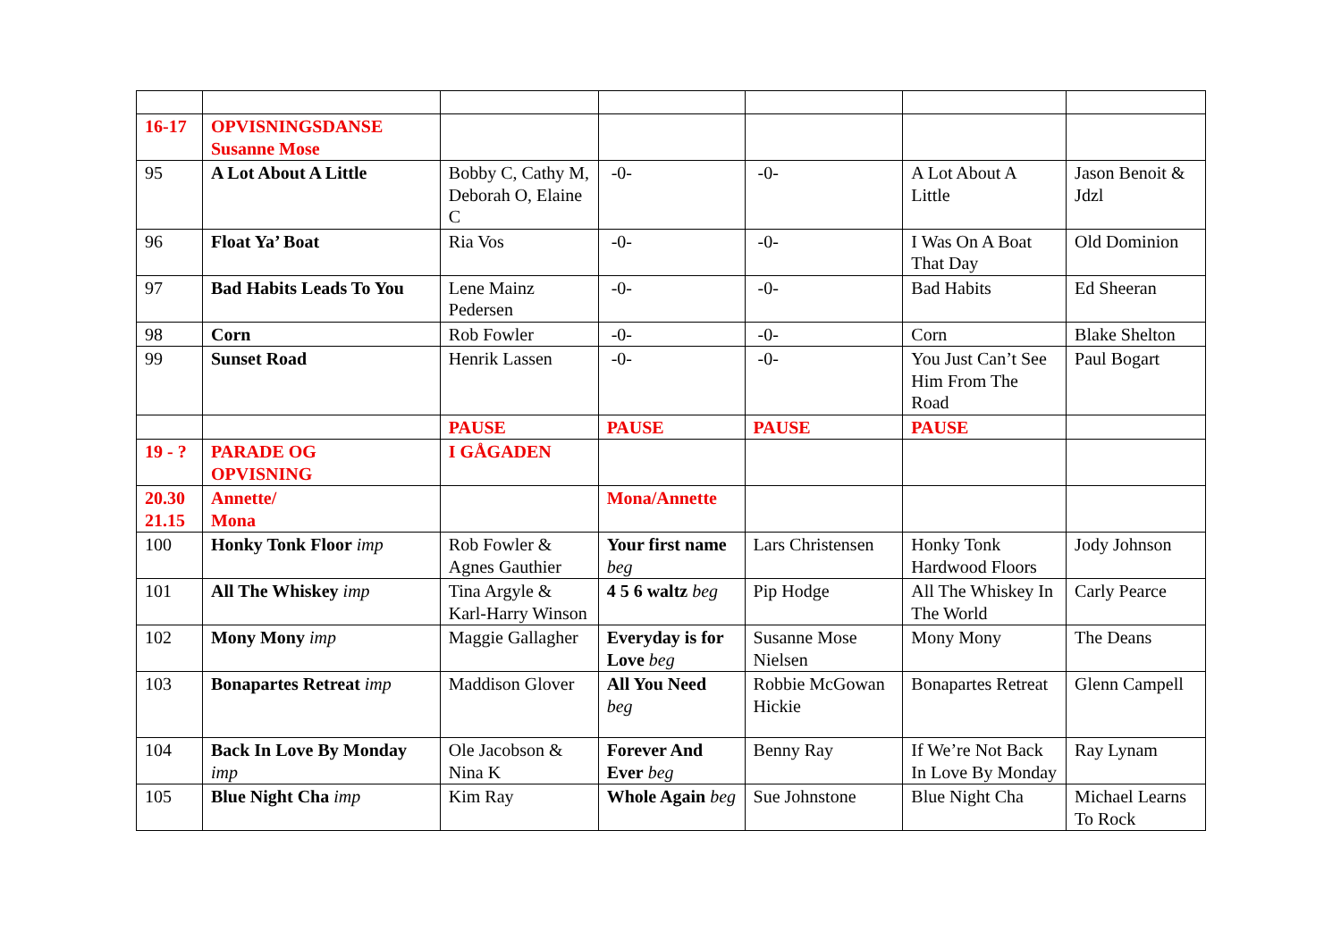| 16-17 | OPVISNINGSDANSE Susanne Mose | | | | | |
| 95 | A Lot About A Little | Bobby C, Cathy M, Deborah O, Elaine C | -0- | -0- | A Lot About A Little | Jason Benoit & Jdzl |
| 96 | Float Ya’ Boat | Ria Vos | -0- | -0- | I Was On A Boat That Day | Old Dominion |
| 97 | Bad Habits Leads To You | Lene Mainz Pedersen | -0- | -0- | Bad Habits | Ed Sheeran |
| 98 | Corn | Rob Fowler | -0- | -0- | Corn | Blake Shelton |
| 99 | Sunset Road | Henrik Lassen | -0- | -0- | You Just Can’t See Him From The Road | Paul Bogart |
| | | PAUSE | PAUSE | PAUSE | PAUSE | |
| 19 - ? | PARADE OG OPVISNING | I GÅGADEN | | | | |
| 20.30 21.15 | Annette/ Mona | | Mona/Annette | | | |
| 100 | Honky Tonk Floor imp | Rob Fowler & Agnes Gauthier | Your first name beg | Lars Christensen | Honky Tonk Hardwood Floors | Jody Johnson |
| 101 | All The Whiskey imp | Tina Argyle & Karl-Harry Winson | 4 5 6 waltz beg | Pip Hodge | All The Whiskey In The World | Carly Pearce |
| 102 | Mony Mony imp | Maggie Gallagher | Everyday is for Love beg | Susanne Mose Nielsen | Mony Mony | The Deans |
| 103 | Bonapartes Retreat imp | Maddison Glover | All You Need beg | Robbie McGowan Hickie | Bonapartes Retreat | Glenn Campell |
| 104 | Back In Love By Monday imp | Ole Jacobson & Nina K | Forever And Ever beg | Benny Ray | If We’re Not Back In Love By Monday | Ray Lynam |
| 105 | Blue Night Cha imp | Kim Ray | Whole Again beg | Sue Johnstone | Blue Night Cha | Michael Learns To Rock |